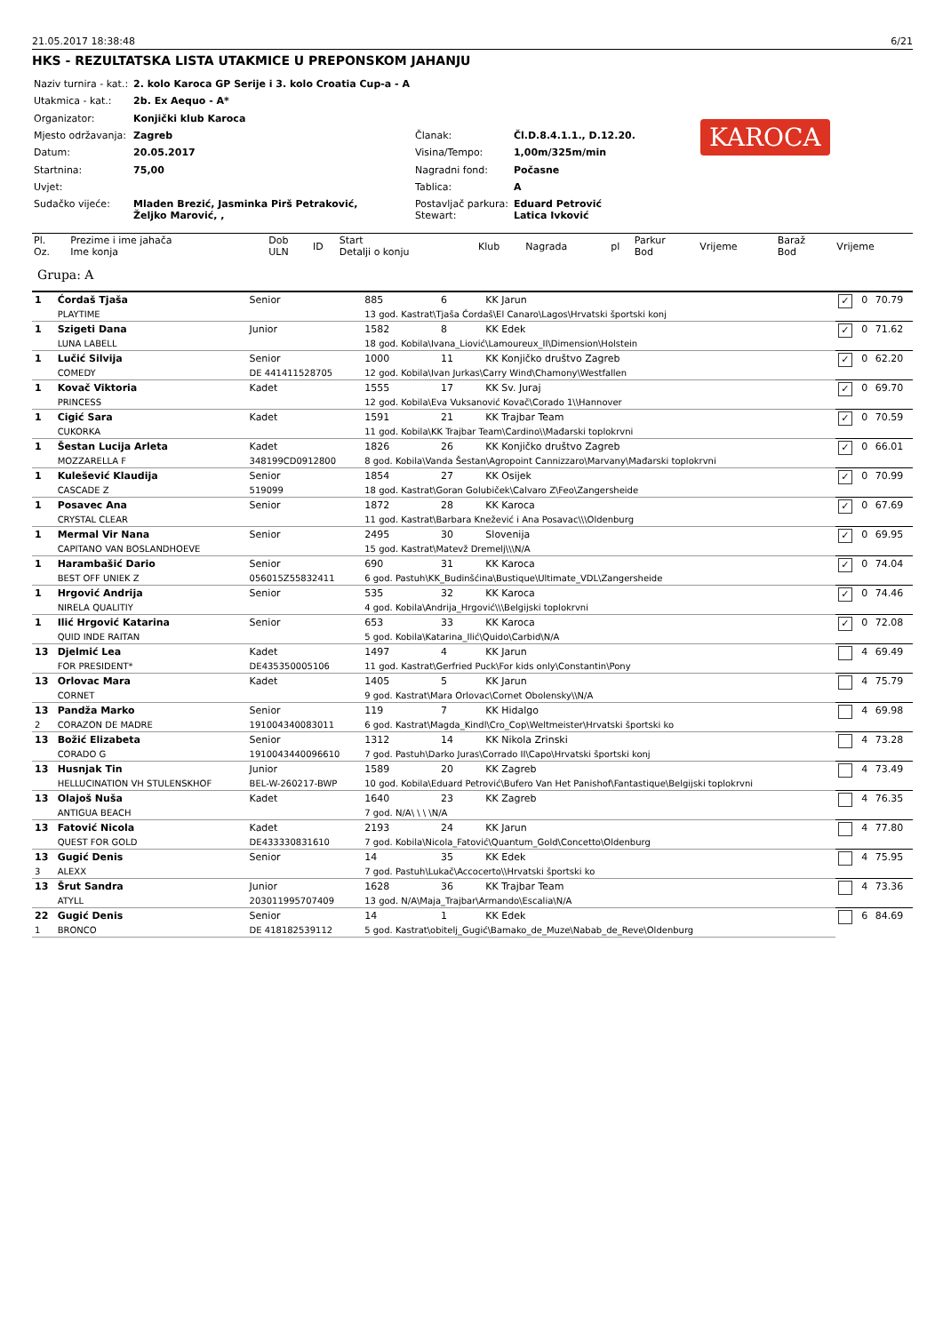21.05.2017 18:38:48 6/21
HKS - REZULTATSKA LISTA UTAKMICE U PREPONSKOM JAHANJU
| Naziv turnira - kat.: | 2. kolo Karoca GP Serije i 3. kolo Croatia Cup-a - A | | |
| Utakmica - kat.: | 2b. Ex Aequo - A* | | |
| Organizator: | Konjički klub Karoca | | |
| Mjesto održavanja: | Zagreb | Članak: | Čl.D.8.4.1.1., D.12.20. |
| Datum: | 20.05.2017 | Visina/Tempo: | 1,00m/325m/min |
| Startnina: | 75,00 | Nagradni fond: | Počasne |
| Uvjet: | | Tablica: | A |
| Sudačko vijeće: | Mladen Brezić, Jasminka Pirš Petraković, Željko Marović, , | Postavljač parkura: Stewart: | Eduard Petrović Latica Ivković |
KAROCA
| Pl. Oz. | Prezime i ime jahača Ime konja | Dob ULN | ID | Start Detalji o konju | Klub | Nagrada | pl | Parkur Bod | Vrijeme | Baraž Bod | Vrijeme |
| --- | --- | --- | --- | --- | --- | --- | --- | --- | --- | --- | --- |
Grupa: A
| 1 | Ćordaš Tjaša | Senior | 885 | 6 | KK Jarun | ✓ | 0 | 70.79 |
| | PLAYTIME | | 13 god. Kastrat\Tjaša Ćordaš\El Canaro\Lagos\Hrvatski športski konj | | | | | |
| 1 | Szigeti Dana | Junior | 1582 | 8 | KK Edek | ✓ | 0 | 71.62 |
| | LUNA LABELL | | 18 god. Kobila\Ivana_Liović\Lamoureux_II\Dimension\Holstein | | | | | |
| 1 | Lučić Silvija | Senior | 1000 | 11 | KK Konjičko društvo Zagreb | ✓ | 0 | 62.20 |
| | COMEDY | DE 441411528705 | 12 god. Kobila\Ivan Jurkas\Carry Wind\Chamony\Westfallen | | | | | |
| 1 | Kovač Viktoria | Kadet | 1555 | 17 | KK Sv. Juraj | ✓ | 0 | 69.70 |
| | PRINCESS | | 12 god. Kobila\Eva Vuksanović Kovač\Corado 1\\Hannover | | | | | |
| 1 | Cigić Sara | Kadet | 1591 | 21 | KK Trajbar Team | ✓ | 0 | 70.59 |
| | CUKORKA | | 11 god. Kobila\KK Trajbar Team\Cardino\\Mađarski toplokrvni | | | | | |
| 1 | Šestan Lucija Arleta | Kadet | 1826 | 26 | KK Konjičko društvo Zagreb | ✓ | 0 | 66.01 |
| | MOZZARELLA F | 348199CD0912800 | 8 god. Kobila\Vanda Šestan\Agropoint Cannizzaro\Marvany\Mađarski toplokrvni | | | | | |
| 1 | Kulešević Klaudija | Senior | 1854 | 27 | KK Osijek | ✓ | 0 | 70.99 |
| | CASCADE Z | 519099 | 18 god. Kastrat\Goran Golubiček\Calvaro Z\Feo\Zangersheide | | | | | |
| 1 | Posavec Ana | Senior | 1872 | 28 | KK Karoca | ✓ | 0 | 67.69 |
| | CRYSTAL CLEAR | | 11 god. Kastrat\Barbara Knežević i Ana Posavac\\\Oldenburg | | | | | |
| 1 | Mermal Vir Nana | Senior | 2495 | 30 | Slovenija | ✓ | 0 | 69.95 |
| | CAPITANO VAN BOSLANDHOEVE | | 15 god. Kastrat\Matevž Dremelj\\\N/A | | | | | |
| 1 | Harambašić Dario | Senior | 690 | 31 | KK Karoca | ✓ | 0 | 74.04 |
| | BEST OFF UNIEK Z | 056015Z55832411 | 6 god. Pastuh\KK_Budinšćina\Bustique\Ultimate_VDL\Zangersheide | | | | | |
| 1 | Hrgović Andrija | Senior | 535 | 32 | KK Karoca | ✓ | 0 | 74.46 |
| | NIRELA QUALITIY | | 4 god. Kobila\Andrija_Hrgović\\\Belgijski toplokrvni | | | | | |
| 1 | Ilić Hrgović Katarina | Senior | 653 | 33 | KK Karoca | ✓ | 0 | 72.08 |
| | QUID INDE RAITAN | | 5 god. Kobila\Katarina_Ilić\Quido\Carbid\N/A | | | | | |
| 13 | Djelmić Lea | Kadet | 1497 | 4 | KK Jarun | | 4 | 69.49 |
| | FOR PRESIDENT* | DE435350005106 | 11 god. Kastrat\Gerfried Puck\For kids only\Constantin\Pony | | | | | |
| 13 | Orlovac Mara | Kadet | 1405 | 5 | KK Jarun | | 4 | 75.79 |
| | CORNET | | 9 god. Kastrat\Mara Orlovac\Cornet Obolensky\\N/A | | | | | |
| 13 | Pandža Marko | Senior | 119 | 7 | KK Hidalgo | | 4 | 69.98 |
| 2 | CORAZON DE MADRE | 191004340083011 | 6 god. Kastrat\Magda_Kindl\Cro_Cop\Weltmeister\Hrvatski športski ko | | | | | |
| 13 | Božić Elizabeta | Senior | 1312 | 14 | KK Nikola Zrinski | | 4 | 73.28 |
| | CORADO G | 1910043440096610 | 7 god. Pastuh\Darko Juras\Corrado II\Capo\Hrvatski športski konj | | | | | |
| 13 | Husnjak Tin | Junior | 1589 | 20 | KK Zagreb | | 4 | 73.49 |
| | HELLUCINATION VH STULENSKHOF | BEL-W-260217-BWP | 10 god. Kobila\Eduard Petrović\Bufero Van Het Panishof\Fantastique\Belgijski toplokrvni | | | | | |
| 13 | Olajoš Nuša | Kadet | 1640 | 23 | KK Zagreb | | 4 | 76.35 |
| | ANTIGUA BEACH | | 7 god. N/A\ \ \ \N/A | | | | | |
| 13 | Fatović Nicola | Kadet | 2193 | 24 | KK Jarun | | 4 | 77.80 |
| | QUEST FOR GOLD | DE433330831610 | 7 god. Kobila\Nicola_Fatović\Quantum_Gold\Concetto\Oldenburg | | | | | |
| 13 | Gugić Denis | Senior | 14 | 35 | KK Edek | | 4 | 75.95 |
| 3 | ALEXX | | 7 god. Pastuh\Lukač\Accocerto\\Hrvatski športski ko | | | | | |
| 13 | Šrut Sandra | Junior | 1628 | 36 | KK Trajbar Team | | 4 | 73.36 |
| | ATYLL | 203011995707409 | 13 god. N/A\Maja_Trajbar\Armando\Escalia\N/A | | | | | |
| 22 | Gugić Denis | Senior | 14 | 1 | KK Edek | | 6 | 84.69 |
| 1 | BRONCO | DE 418182539112 | 5 god. Kastrat\obitelj_Gugić\Bamako_de_Muze\Nabab_de_Reve\Oldenburg | | | | | |